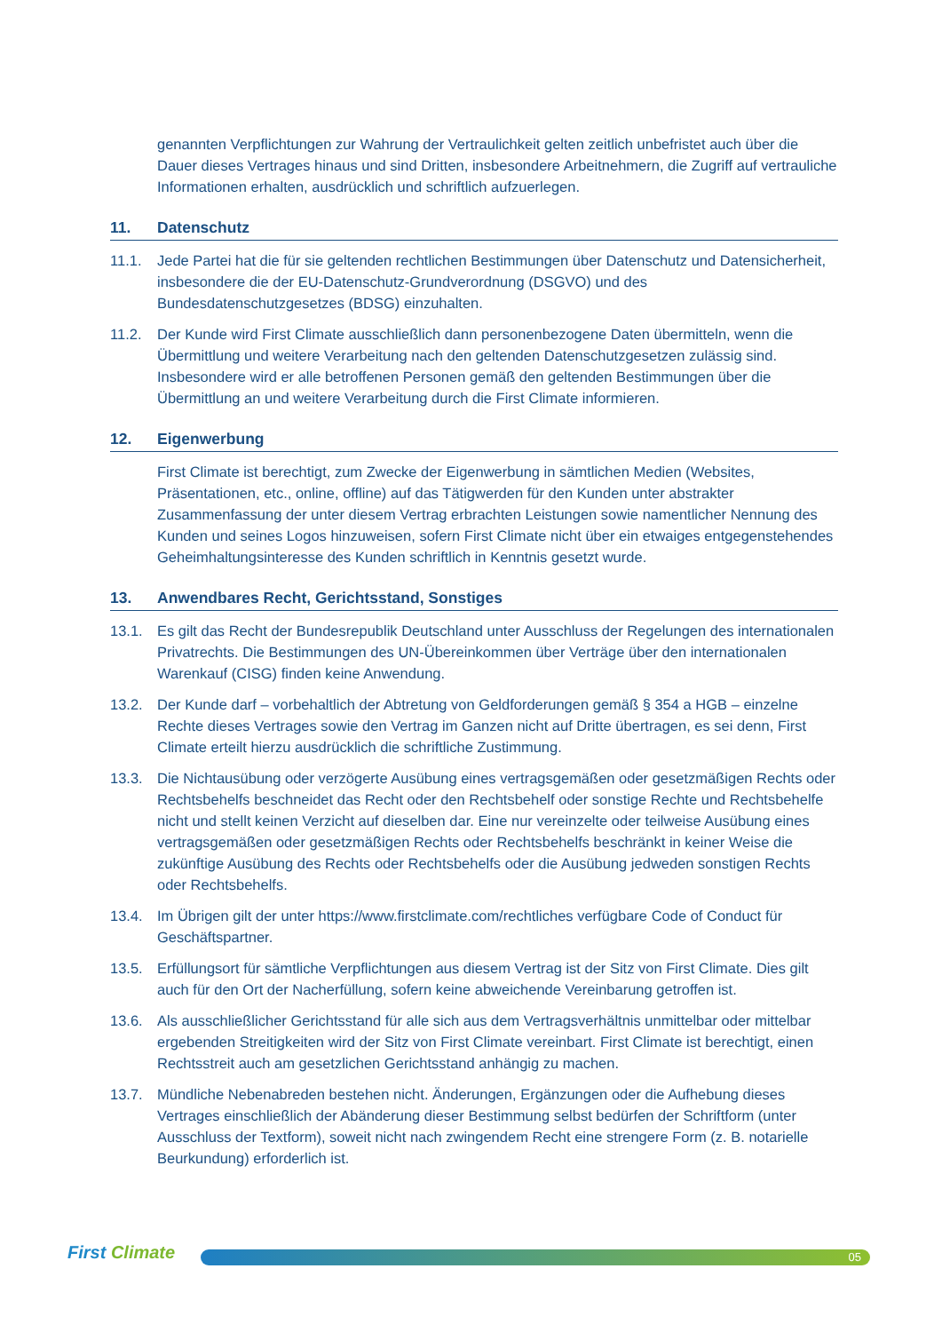genannten Verpflichtungen zur Wahrung der Vertraulichkeit gelten zeitlich unbefristet auch über die Dauer dieses Vertrages hinaus und sind Dritten, insbesondere Arbeitnehmern, die Zugriff auf vertrauliche Informationen erhalten, ausdrücklich und schriftlich aufzuerlegen.
11. Datenschutz
11.1. Jede Partei hat die für sie geltenden rechtlichen Bestimmungen über Datenschutz und Datensicherheit, insbesondere die der EU-Datenschutz-Grundverordnung (DSGVO) und des Bundesdatenschutzgesetzes (BDSG) einzuhalten.
11.2. Der Kunde wird First Climate ausschließlich dann personenbezogene Daten übermitteln, wenn die Übermittlung und weitere Verarbeitung nach den geltenden Datenschutzgesetzen zulässig sind. Insbesondere wird er alle betroffenen Personen gemäß den geltenden Bestimmungen über die Übermittlung an und weitere Verarbeitung durch die First Climate informieren.
12. Eigenwerbung
First Climate ist berechtigt, zum Zwecke der Eigenwerbung in sämtlichen Medien (Websites, Präsentationen, etc., online, offline) auf das Tätigwerden für den Kunden unter abstrakter Zusammenfassung der unter diesem Vertrag erbrachten Leistungen sowie namentlicher Nennung des Kunden und seines Logos hinzuweisen, sofern First Climate nicht über ein etwaiges entgegenstehendes Geheimhaltungsinteresse des Kunden schriftlich in Kenntnis gesetzt wurde.
13. Anwendbares Recht, Gerichtsstand, Sonstiges
13.1. Es gilt das Recht der Bundesrepublik Deutschland unter Ausschluss der Regelungen des internationalen Privatrechts. Die Bestimmungen des UN-Übereinkommen über Verträge über den internationalen Warenkauf (CISG) finden keine Anwendung.
13.2. Der Kunde darf – vorbehaltlich der Abtretung von Geldforderungen gemäß § 354 a HGB – einzelne Rechte dieses Vertrages sowie den Vertrag im Ganzen nicht auf Dritte übertragen, es sei denn, First Climate erteilt hierzu ausdrücklich die schriftliche Zustimmung.
13.3. Die Nichtausübung oder verzögerte Ausübung eines vertragsgemäßen oder gesetzmäßigen Rechts oder Rechtsbehelfs beschneidet das Recht oder den Rechtsbehelf oder sonstige Rechte und Rechtsbehelfe nicht und stellt keinen Verzicht auf dieselben dar. Eine nur vereinzelte oder teilweise Ausübung eines vertragsgemäßen oder gesetzmäßigen Rechts oder Rechtsbehelfs beschränkt in keiner Weise die zukünftige Ausübung des Rechts oder Rechtsbehelfs oder die Ausübung jedweden sonstigen Rechts oder Rechtsbehelfs.
13.4. Im Übrigen gilt der unter https://www.firstclimate.com/rechtliches verfügbare Code of Conduct für Geschäftspartner.
13.5. Erfüllungsort für sämtliche Verpflichtungen aus diesem Vertrag ist der Sitz von First Climate. Dies gilt auch für den Ort der Nacherfüllung, sofern keine abweichende Vereinbarung getroffen ist.
13.6. Als ausschließlicher Gerichtsstand für alle sich aus dem Vertragsverhältnis unmittelbar oder mittelbar ergebenden Streitigkeiten wird der Sitz von First Climate vereinbart. First Climate ist berechtigt, einen Rechtsstreit auch am gesetzlichen Gerichtsstand anhängig zu machen.
13.7. Mündliche Nebenabreden bestehen nicht. Änderungen, Ergänzungen oder die Aufhebung dieses Vertrages einschließlich der Abänderung dieser Bestimmung selbst bedürfen der Schriftform (unter Ausschluss der Textform), soweit nicht nach zwingendem Recht eine strengere Form (z. B. notarielle Beurkundung) erforderlich ist.
First Climate
05